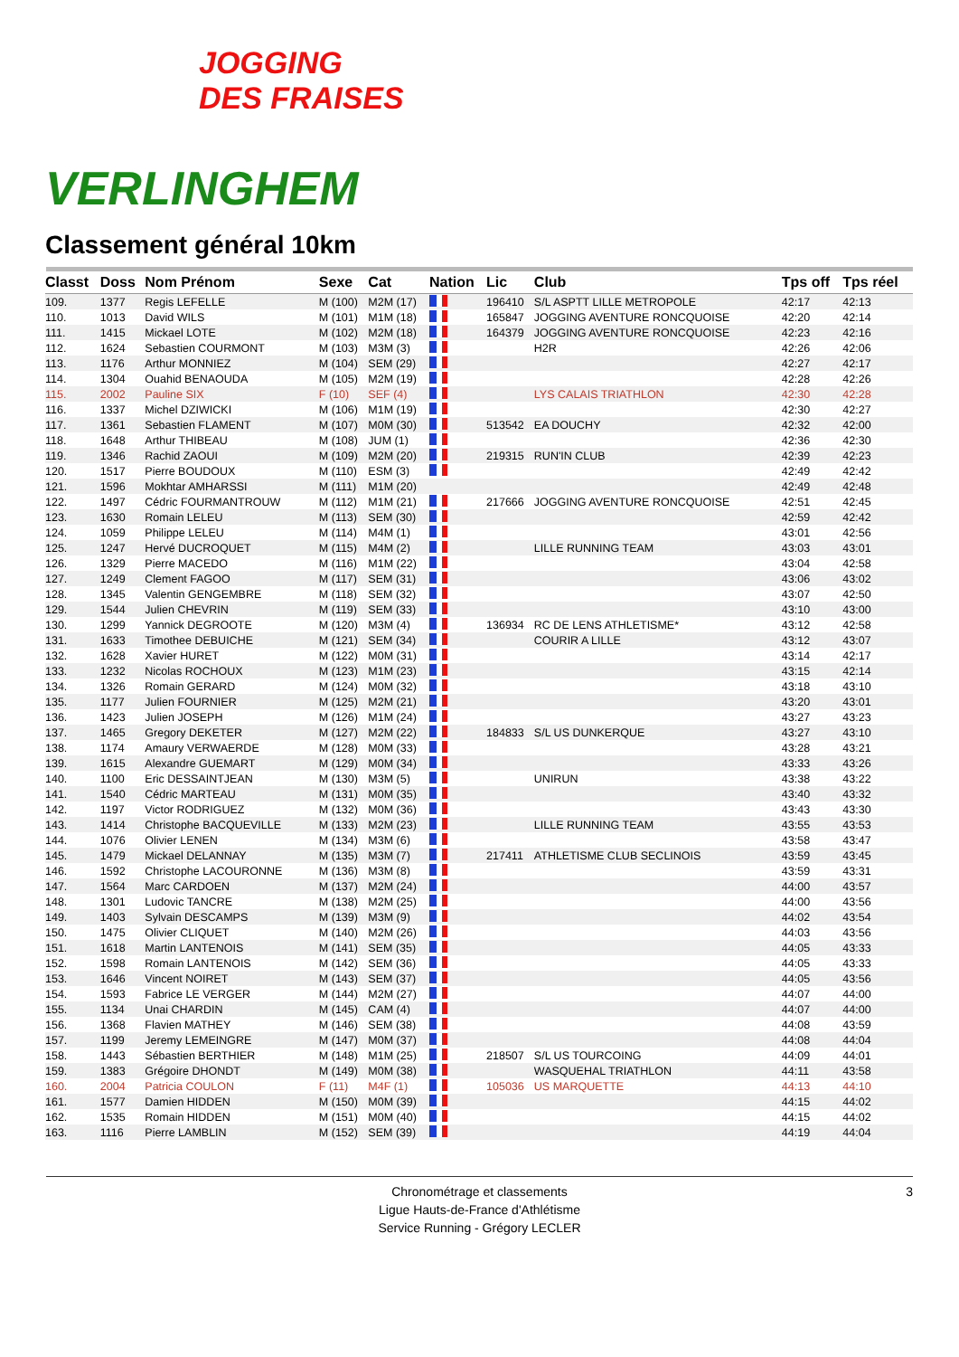JOGGING
DES FRAISES
VERLINGHEM
Classement général 10km
| Classt | Doss | Nom Prénom | Sexe | Cat | Nation | Lic | Club | Tps off | Tps réel |
| --- | --- | --- | --- | --- | --- | --- | --- | --- | --- |
| 109. | 1377 | Regis LEFELLE | M (100) | M2M (17) | | 196410 | S/L ASPTT LILLE METROPOLE | 42:17 | 42:13 |
| 110. | 1013 | David WILS | M (101) | M1M (18) | | 165847 | JOGGING AVENTURE RONCQUOISE | 42:20 | 42:14 |
| 111. | 1415 | Mickael LOTE | M (102) | M2M (18) | | 164379 | JOGGING AVENTURE RONCQUOISE | 42:23 | 42:16 |
| 112. | 1624 | Sebastien COURMONT | M (103) | M3M (3) | | | H2R | 42:26 | 42:06 |
| 113. | 1176 | Arthur MONNIEZ | M (104) | SEM (29) | | | | 42:27 | 42:17 |
| 114. | 1304 | Ouahid BENAOUDA | M (105) | M2M (19) | | | | 42:28 | 42:26 |
| 115. | 2002 | Pauline SIX | F (10) | SEF (4) | | | LYS CALAIS TRIATHLON | 42:30 | 42:28 |
| 116. | 1337 | Michel DZIWICKI | M (106) | M1M (19) | | | | 42:30 | 42:27 |
| 117. | 1361 | Sebastien FLAMENT | M (107) | M0M (30) | | 513542 | EA DOUCHY | 42:32 | 42:00 |
| 118. | 1648 | Arthur THIBEAU | M (108) | JUM (1) | | | | 42:36 | 42:30 |
| 119. | 1346 | Rachid ZAOUI | M (109) | M2M (20) | | 219315 | RUN'IN CLUB | 42:39 | 42:23 |
| 120. | 1517 | Pierre BOUDOUX | M (110) | ESM (3) | | | | 42:49 | 42:42 |
| 121. | 1596 | Mokhtar AMHARSSI | M (111) | M1M (20) | | | | 42:49 | 42:48 |
| 122. | 1497 | Cédric FOURMANTROUW | M (112) | M1M (21) | | 217666 | JOGGING AVENTURE RONCQUOISE | 42:51 | 42:45 |
| 123. | 1630 | Romain LELEU | M (113) | SEM (30) | | | | 42:59 | 42:42 |
| 124. | 1059 | Philippe LELEU | M (114) | M4M (1) | | | | 43:01 | 42:56 |
| 125. | 1247 | Hervé DUCROQUET | M (115) | M4M (2) | | | LILLE RUNNING TEAM | 43:03 | 43:01 |
| 126. | 1329 | Pierre MACEDO | M (116) | M1M (22) | | | | 43:04 | 42:58 |
| 127. | 1249 | Clement FAGOO | M (117) | SEM (31) | | | | 43:06 | 43:02 |
| 128. | 1345 | Valentin GENGEMBRE | M (118) | SEM (32) | | | | 43:07 | 42:50 |
| 129. | 1544 | Julien CHEVRIN | M (119) | SEM (33) | | | | 43:10 | 43:00 |
| 130. | 1299 | Yannick DEGROOTE | M (120) | M3M (4) | | 136934 | RC DE LENS ATHLETISME* | 43:12 | 42:58 |
| 131. | 1633 | Timothee DEBUICHE | M (121) | SEM (34) | | | COURIR A LILLE | 43:12 | 43:07 |
| 132. | 1628 | Xavier HURET | M (122) | M0M (31) | | | | 43:14 | 42:17 |
| 133. | 1232 | Nicolas ROCHOUX | M (123) | M1M (23) | | | | 43:15 | 42:14 |
| 134. | 1326 | Romain GERARD | M (124) | M0M (32) | | | | 43:18 | 43:10 |
| 135. | 1177 | Julien FOURNIER | M (125) | M2M (21) | | | | 43:20 | 43:01 |
| 136. | 1423 | Julien JOSEPH | M (126) | M1M (24) | | | | 43:27 | 43:23 |
| 137. | 1465 | Gregory DEKETER | M (127) | M2M (22) | | 184833 | S/L US DUNKERQUE | 43:27 | 43:10 |
| 138. | 1174 | Amaury VERWAERDE | M (128) | M0M (33) | | | | 43:28 | 43:21 |
| 139. | 1615 | Alexandre GUEMART | M (129) | M0M (34) | | | | 43:33 | 43:26 |
| 140. | 1100 | Eric DESSAINTJEAN | M (130) | M3M (5) | | | UNIRUN | 43:38 | 43:22 |
| 141. | 1540 | Cédric MARTEAU | M (131) | M0M (35) | | | | 43:40 | 43:32 |
| 142. | 1197 | Victor RODRIGUEZ | M (132) | M0M (36) | | | | 43:43 | 43:30 |
| 143. | 1414 | Christophe BACQUEVILLE | M (133) | M2M (23) | | | LILLE RUNNING TEAM | 43:55 | 43:53 |
| 144. | 1076 | Olivier LENEN | M (134) | M3M (6) | | | | 43:58 | 43:47 |
| 145. | 1479 | Mickael DELANNAY | M (135) | M3M (7) | | 217411 | ATHLETISME CLUB SECLINOIS | 43:59 | 43:45 |
| 146. | 1592 | Christophe LACOURONNE | M (136) | M3M (8) | | | | 43:59 | 43:31 |
| 147. | 1564 | Marc CARDOEN | M (137) | M2M (24) | | | | 44:00 | 43:57 |
| 148. | 1301 | Ludovic TANCRE | M (138) | M2M (25) | | | | 44:00 | 43:56 |
| 149. | 1403 | Sylvain DESCAMPS | M (139) | M3M (9) | | | | 44:02 | 43:54 |
| 150. | 1475 | Olivier CLIQUET | M (140) | M2M (26) | | | | 44:03 | 43:56 |
| 151. | 1618 | Martin LANTENOIS | M (141) | SEM (35) | | | | 44:05 | 43:33 |
| 152. | 1598 | Romain LANTENOIS | M (142) | SEM (36) | | | | 44:05 | 43:33 |
| 153. | 1646 | Vincent NOIRET | M (143) | SEM (37) | | | | 44:05 | 43:56 |
| 154. | 1593 | Fabrice LE VERGER | M (144) | M2M (27) | | | | 44:07 | 44:00 |
| 155. | 1134 | Unai CHARDIN | M (145) | CAM (4) | | | | 44:07 | 44:00 |
| 156. | 1368 | Flavien MATHEY | M (146) | SEM (38) | | | | 44:08 | 43:59 |
| 157. | 1199 | Jeremy LEMEINGRE | M (147) | M0M (37) | | | | 44:08 | 44:04 |
| 158. | 1443 | Sébastien BERTHIER | M (148) | M1M (25) | | 218507 | S/L US TOURCOING | 44:09 | 44:01 |
| 159. | 1383 | Grégoire DHONDT | M (149) | M0M (38) | | | WASQUEHAL TRIATHLON | 44:11 | 43:58 |
| 160. | 2004 | Patricia COULON | F (11) | M4F (1) | | 105036 | US MARQUETTE | 44:13 | 44:10 |
| 161. | 1577 | Damien HIDDEN | M (150) | M0M (39) | | | | 44:15 | 44:02 |
| 162. | 1535 | Romain HIDDEN | M (151) | M0M (40) | | | | 44:15 | 44:02 |
| 163. | 1116 | Pierre LAMBLIN | M (152) | SEM (39) | | | | 44:19 | 44:04 |
Chronométrage et classements
Ligue Hauts-de-France d'Athlétisme
Service Running - Grégory LECLER
3